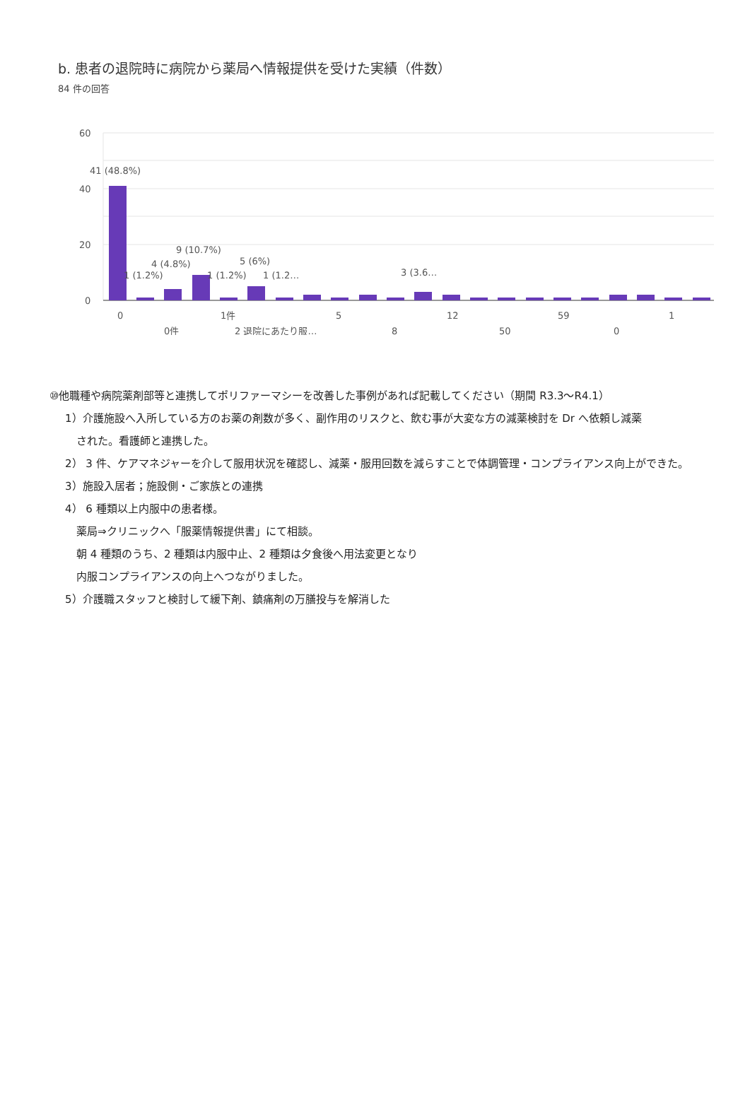b. 患者の退院時に病院から薬局へ情報提供を受けた実績（件数）
84 件の回答
60
40
20
0
41 (48.8%)
9 (10.7%)
4 (4.8%)
5 (6%)
1 (1.2%)
1 (1.2%)
1 (1.2…
3 (3.6…
0
1件
5
12
59
1
0件
2 退院にあたり服…
8
50
0
⑩他職種や病院薬剤部等と連携してポリファーマシーを改善した事例があれば記載してください（期間 R3.3～R4.1）
1）介護施設へ入所している方のお薬の剤数が多く、副作用のリスクと、飲む事が大変な方の減薬検討を Dr へ依頼し減薬
された。看護師と連携した。
2） 3 件、ケアマネジャーを介して服用状況を確認し、減薬・服用回数を減らすことで体調管理・コンプライアンス向上ができた。
3）施設入居者；施設側・ご家族との連携
4） 6 種類以上内服中の患者様。
薬局⇒クリニックへ「服薬情報提供書」にて相談。
朝 4 種類のうち、2 種類は内服中止、2 種類は夕食後へ用法変更となり
内服コンプライアンスの向上へつながりました。
5）介護職スタッフと検討して緩下剤、鎮痛剤の万膳投与を解消した